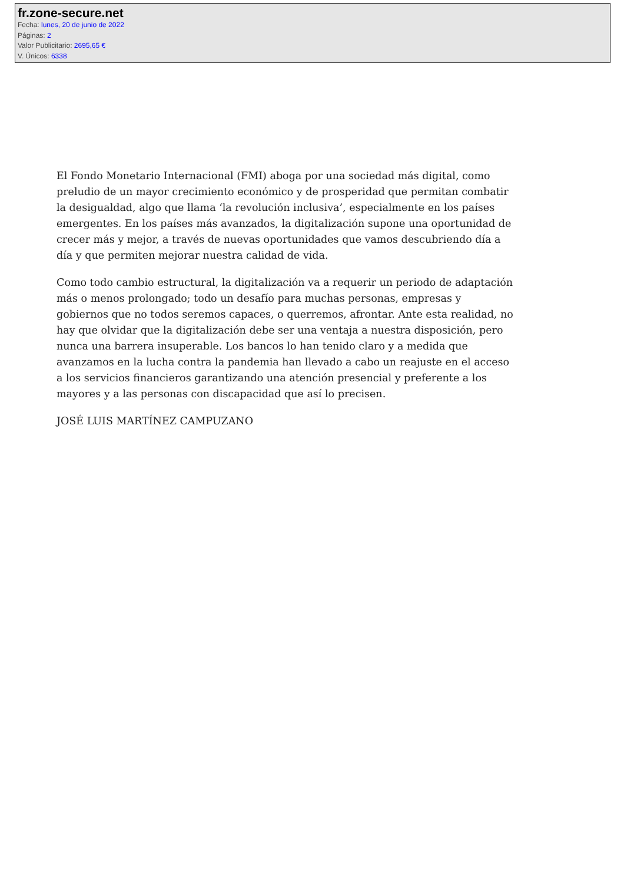fr.zone-secure.net
Fecha: lunes, 20 de junio de 2022
Páginas: 2
Valor Publicitario: 2695,65 €
V. Únicos: 6338
El Fondo Monetario Internacional (FMI) aboga por una sociedad más digital, como preludio de un mayor crecimiento económico y de prosperidad que permitan combatir la desigualdad, algo que llama ‘la revolución inclusiva’, especialmente en los países emergentes. En los países más avanzados, la digitalización supone una oportunidad de crecer más y mejor, a través de nuevas oportunidades que vamos descubriendo día a día y que permiten mejorar nuestra calidad de vida.
Como todo cambio estructural, la digitalización va a requerir un periodo de adaptación más o menos prolongado; todo un desafío para muchas personas, empresas y gobiernos que no todos seremos capaces, o querremos, afrontar. Ante esta realidad, no hay que olvidar que la digitalización debe ser una ventaja a nuestra disposición, pero nunca una barrera insuperable. Los bancos lo han tenido claro y a medida que avanzamos en la lucha contra la pandemia han llevado a cabo un reajuste en el acceso a los servicios financieros garantizando una atención presencial y preferente a los mayores y a las personas con discapacidad que así lo precisen.
JOSÉ LUIS MARTÍNEZ CAMPUZANO